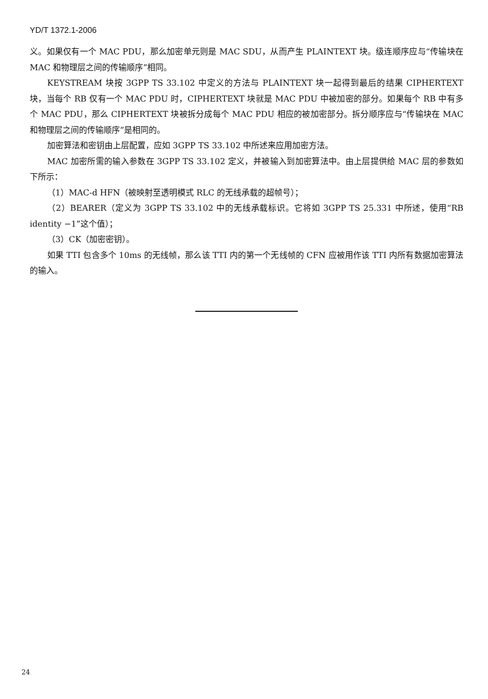YD/T 1372.1-2006
义。如果仅有一个 MAC PDU，那么加密单元则是 MAC SDU，从而产生 PLAINTEXT 块。级连顺序应与“传输块在 MAC 和物理层之间的传输顺序”相同。
KEYSTREAM 块按 3GPP TS 33.102 中定义的方法与 PLAINTEXT 块一起得到最后的结果 CIPHERTEXT 块，当每个 RB 仅有一个 MAC PDU 时，CIPHERTEXT 块就是 MAC PDU 中被加密的部分。如果每个 RB 中有多个 MAC PDU，那么 CIPHERTEXT 块被拆分成每个 MAC PDU 相应的被加密部分。拆分顺序应与“传输块在 MAC 和物理层之间的传输顺序”是相同的。
加密算法和密钥由上层配置，应如 3GPP TS 33.102 中所述来应用加密方法。
MAC 加密所需的输入参数在 3GPP TS 33.102 定义，并被输入到加密算法中。由上层提供给 MAC 层的参数如下所示：
（1）MAC-d HFN（被映射至透明模式 RLC 的无线承载的超帧号）；
（2）BEARER（定义为 3GPP TS 33.102 中的无线承载标识。它将如 3GPP TS 25.331 中所述，使用“RB identity −1”这个值）；
（3）CK（加密密钥）。
如果 TTI 包含多个 10ms 的无线帧，那么该 TTI 内的第一个无线帧的 CFN 应被用作该 TTI 内所有数据加密算法的输入。
24